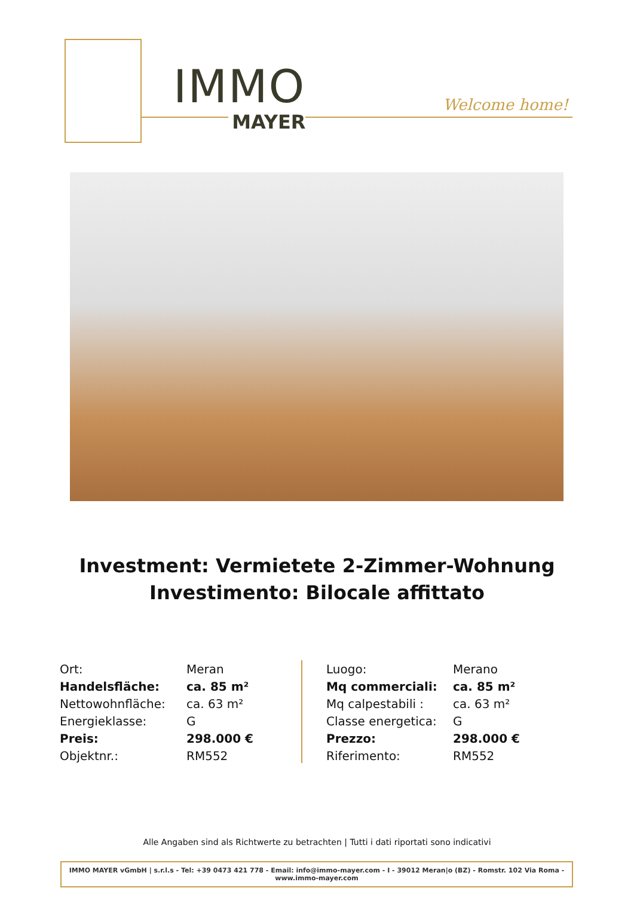IMMO
MAYER
Welcome home!
Investment: Vermietete 2-Zimmer-Wohnung
Investimento: Bilocale affittato
| Ort: | Meran |
| Handelsfläche: | ca. 85 m² |
| Nettowohnfläche: | ca. 63 m² |
| Energieklasse: | G |
| Preis: | 298.000 € |
| Objektnr.: | RM552 |
| Luogo: | Merano |
| Mq commerciali: | ca. 85 m² |
| Mq calpestabili : | ca. 63 m² |
| Classe energetica: | G |
| Prezzo: | 298.000 € |
| Riferimento: | RM552 |
Alle Angaben sind als Richtwerte zu betrachten | Tutti i dati riportati sono indicativi
IMMO MAYER vGmbH | s.r.l.s - Tel: +39 0473 421 778 - Email: info@immo-mayer.com - I - 39012 Meran|o (BZ) - Romstr. 102 Via Roma - www.immo-mayer.com